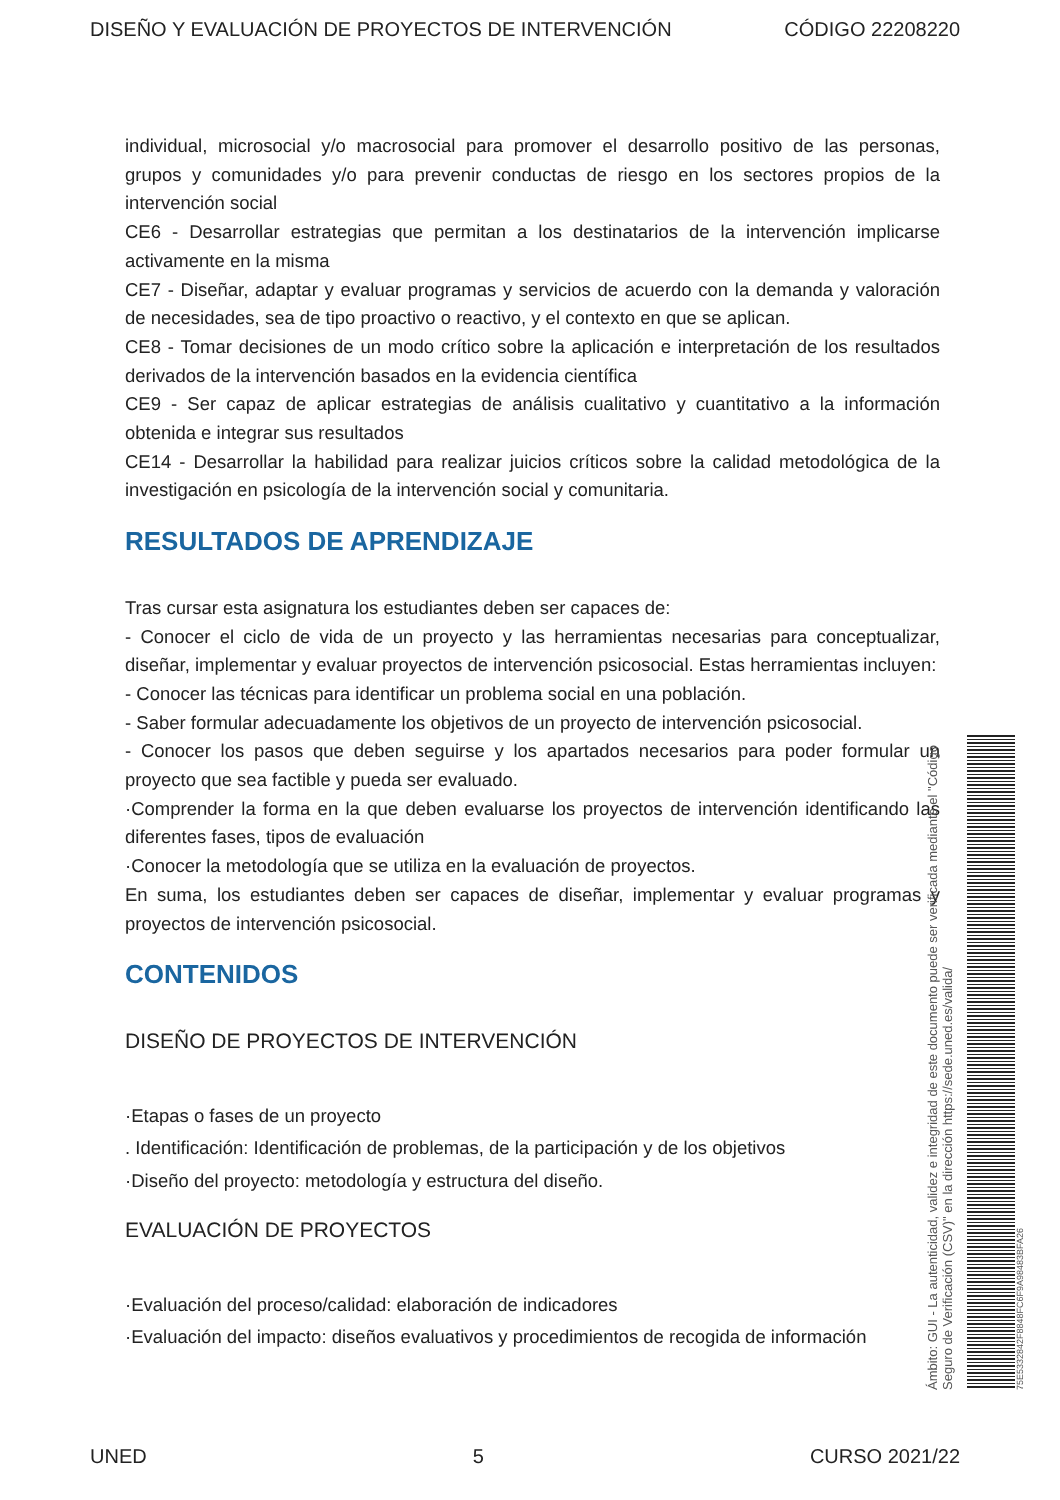DISEÑO Y EVALUACIÓN DE PROYECTOS DE INTERVENCIÓN CÓDIGO 22208220
individual, microsocial y/o macrosocial para promover el desarrollo positivo de las personas, grupos y comunidades y/o para prevenir conductas de riesgo en los sectores propios de la intervención social
CE6 - Desarrollar estrategias que permitan a los destinatarios de la intervención implicarse activamente en la misma
CE7 - Diseñar, adaptar y evaluar programas y servicios de acuerdo con la demanda y valoración de necesidades, sea de tipo proactivo o reactivo, y el contexto en que se aplican.
CE8 - Tomar decisiones de un modo crítico sobre la aplicación e interpretación de los resultados derivados de la intervención basados en la evidencia científica
CE9 - Ser capaz de aplicar estrategias de análisis cualitativo y cuantitativo a la información obtenida e integrar sus resultados
CE14 - Desarrollar la habilidad para realizar juicios críticos sobre la calidad metodológica de la investigación en psicología de la intervención social y comunitaria.
RESULTADOS DE APRENDIZAJE
Tras cursar esta asignatura los estudiantes deben ser capaces de:
- Conocer el ciclo de vida de un proyecto y las herramientas necesarias para conceptualizar, diseñar, implementar y evaluar proyectos de intervención psicosocial. Estas herramientas incluyen:
- Conocer las técnicas para identificar un problema social en una población.
- Saber formular adecuadamente los objetivos de un proyecto de intervención psicosocial.
- Conocer los pasos que deben seguirse y los apartados necesarios para poder formular un proyecto que sea factible y pueda ser evaluado.
·Comprender la forma en la que deben evaluarse los proyectos de intervención identificando las diferentes fases, tipos de evaluación
·Conocer la metodología que se utiliza en la evaluación de proyectos.
En suma, los estudiantes deben ser capaces de diseñar, implementar y evaluar programas y proyectos de intervención psicosocial.
CONTENIDOS
DISEÑO DE PROYECTOS DE INTERVENCIÓN
·Etapas o fases de un proyecto
. Identificación: Identificación de problemas, de la participación y de los objetivos
·Diseño del proyecto: metodología y estructura del diseño.
EVALUACIÓN DE PROYECTOS
·Evaluación del proceso/calidad: elaboración de indicadores
·Evaluación del impacto: diseños evaluativos y procedimientos de recogida de información
Ámbito: GUI - La autenticidad, validez e integridad de este documento puede ser verificada mediante el "Código Seguro de Verificación (CSV)" en la dirección https://sede.uned.es/valida/
75E5332842F8848FC6F9A98483BFA26
UNED 5 CURSO 2021/22